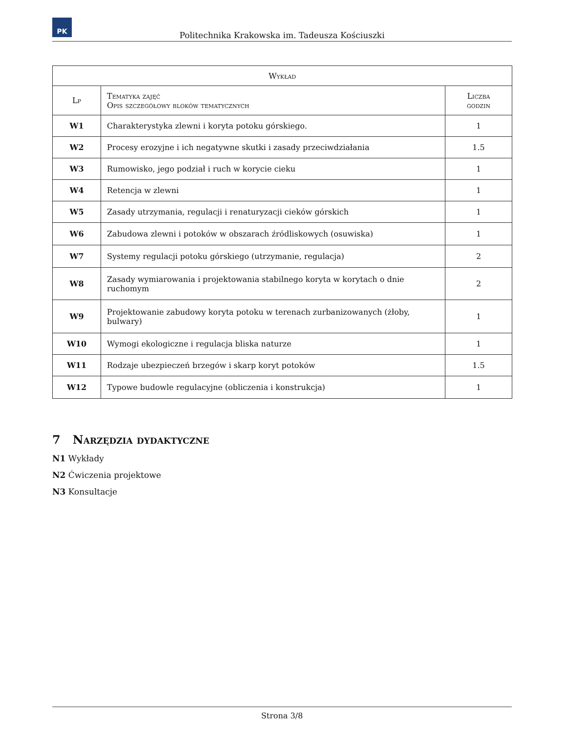PK
Politechnika Krakowska im. Tadeusza Kościuszki
| Wykład | | |
| --- | --- | --- |
| Lp | Tematyka zajęć Opis szczegółowy bloków tematycznych | Liczba godzin |
| W1 | Charakterystyka zlewni i koryta potoku górskiego. | 1 |
| W2 | Procesy erozyjne i ich negatywne skutki i zasady przeciwdziałania | 1.5 |
| W3 | Rumowisko, jego podział i ruch w korycie cieku | 1 |
| W4 | Retencja w zlewni | 1 |
| W5 | Zasady utrzymania, regulacji i renaturyzacji cieków górskich | 1 |
| W6 | Zabudowa zlewni i potoków w obszarach źródliskowych (osuwiska) | 1 |
| W7 | Systemy regulacji potoku górskiego (utrzymanie, regulacja) | 2 |
| W8 | Zasady wymiarowania i projektowania stabilnego koryta w korytach o dnie ruchomym | 2 |
| W9 | Projektowanie zabudowy koryta potoku w terenach zurbanizowanych (żłoby, bulwary) | 1 |
| W10 | Wymogi ekologiczne i regulacja bliska naturze | 1 |
| W11 | Rodzaje ubezpieczeń brzegów i skarp koryt potoków | 1.5 |
| W12 | Typowe budowle regulacyjne (obliczenia i konstrukcja) | 1 |
7 Narzędzia dydaktyczne
N1 Wykłady
N2 Ćwiczenia projektowe
N3 Konsultacje
Strona 3/8